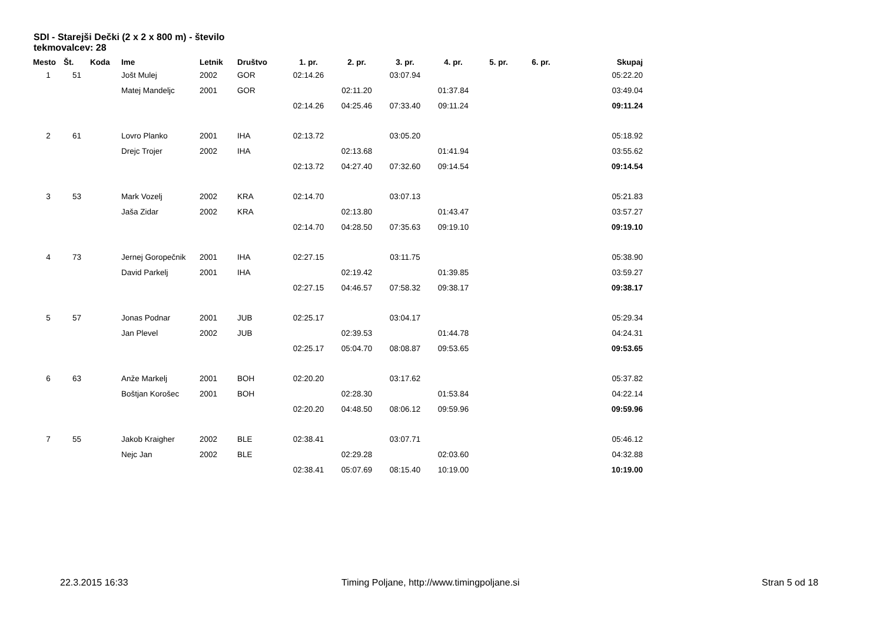SDI - Starejši Dečki (2 x 2 x 800 m) - število tekmovalcev: 28
| Mesto | Št. | Koda | Ime | Letnik | Društvo | 1. pr. | 2. pr. | 3. pr. | 4. pr. | 5. pr. | 6. pr. | Skupaj |
| --- | --- | --- | --- | --- | --- | --- | --- | --- | --- | --- | --- | --- |
| 1 | 51 | | Jošt Mulej | 2002 | GOR | 02:14.26 | | 03:07.94 | | | | 05:22.20 |
| | | | Matej Mandeljc | 2001 | GOR | | 02:11.20 | | 01:37.84 | | | 03:49.04 |
| | | | | | | 02:14.26 | 04:25.46 | 07:33.40 | 09:11.24 | | | 09:11.24 |
| 2 | 61 | | Lovro Planko | 2001 | IHA | 02:13.72 | | 03:05.20 | | | | 05:18.92 |
| | | | Drejc Trojer | 2002 | IHA | | 02:13.68 | | 01:41.94 | | | 03:55.62 |
| | | | | | | 02:13.72 | 04:27.40 | 07:32.60 | 09:14.54 | | | 09:14.54 |
| 3 | 53 | | Mark Vozelj | 2002 | KRA | 02:14.70 | | 03:07.13 | | | | 05:21.83 |
| | | | Jaša Zidar | 2002 | KRA | | 02:13.80 | | 01:43.47 | | | 03:57.27 |
| | | | | | | 02:14.70 | 04:28.50 | 07:35.63 | 09:19.10 | | | 09:19.10 |
| 4 | 73 | | Jernej Goropečnik | 2001 | IHA | 02:27.15 | | 03:11.75 | | | | 05:38.90 |
| | | | David Parkelj | 2001 | IHA | | 02:19.42 | | 01:39.85 | | | 03:59.27 |
| | | | | | | 02:27.15 | 04:46.57 | 07:58.32 | 09:38.17 | | | 09:38.17 |
| 5 | 57 | | Jonas Podnar | 2001 | JUB | 02:25.17 | | 03:04.17 | | | | 05:29.34 |
| | | | Jan Plevel | 2002 | JUB | | 02:39.53 | | 01:44.78 | | | 04:24.31 |
| | | | | | | 02:25.17 | 05:04.70 | 08:08.87 | 09:53.65 | | | 09:53.65 |
| 6 | 63 | | Anže Markelj | 2001 | BOH | 02:20.20 | | 03:17.62 | | | | 05:37.82 |
| | | | Boštjan Korošec | 2001 | BOH | | 02:28.30 | | 01:53.84 | | | 04:22.14 |
| | | | | | | 02:20.20 | 04:48.50 | 08:06.12 | 09:59.96 | | | 09:59.96 |
| 7 | 55 | | Jakob Kraigher | 2002 | BLE | 02:38.41 | | 03:07.71 | | | | 05:46.12 |
| | | | Nejc Jan | 2002 | BLE | | 02:29.28 | | 02:03.60 | | | 04:32.88 |
| | | | | | | 02:38.41 | 05:07.69 | 08:15.40 | 10:19.00 | | | 10:19.00 |
22.3.2015 16:33 Timing Poljane, http://www.timingpoljane.si Stran 5 od 18